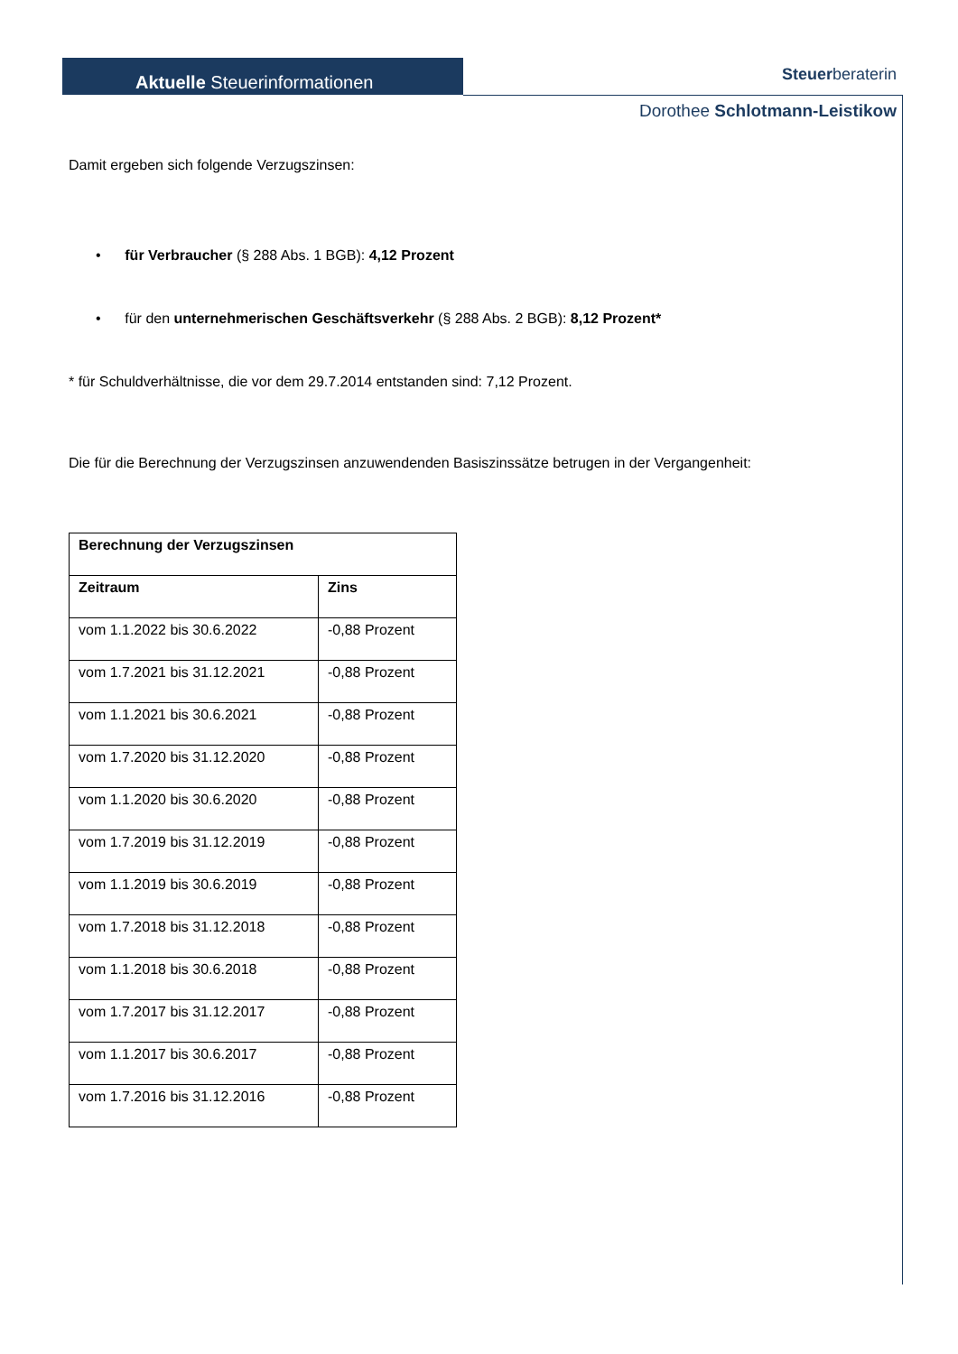Aktuelle Steuerinformationen Steuerberaterin
Dorothee Schlotmann-Leistikow
Damit ergeben sich folgende Verzugszinsen:
• für Verbraucher (§ 288 Abs. 1 BGB): 4,12 Prozent
• für den unternehmerischen Geschäftsverkehr (§ 288 Abs. 2 BGB): 8,12 Prozent*
* für Schuldverhältnisse, die vor dem 29.7.2014 entstanden sind: 7,12 Prozent.
Die für die Berechnung der Verzugszinsen anzuwendenden Basiszinssätze betrugen in der Vergangenheit:
| Berechnung der Verzugszinsen | |
| --- | --- |
| Zeitraum | Zins |
| vom 1.1.2022 bis 30.6.2022 | -0,88 Prozent |
| vom 1.7.2021 bis 31.12.2021 | -0,88 Prozent |
| vom 1.1.2021 bis 30.6.2021 | -0,88 Prozent |
| vom 1.7.2020 bis 31.12.2020 | -0,88 Prozent |
| vom 1.1.2020 bis 30.6.2020 | -0,88 Prozent |
| vom 1.7.2019 bis 31.12.2019 | -0,88 Prozent |
| vom 1.1.2019 bis 30.6.2019 | -0,88 Prozent |
| vom 1.7.2018 bis 31.12.2018 | -0,88 Prozent |
| vom 1.1.2018 bis 30.6.2018 | -0,88 Prozent |
| vom 1.7.2017 bis 31.12.2017 | -0,88 Prozent |
| vom 1.1.2017 bis 30.6.2017 | -0,88 Prozent |
| vom 1.7.2016 bis 31.12.2016 | -0,88 Prozent |